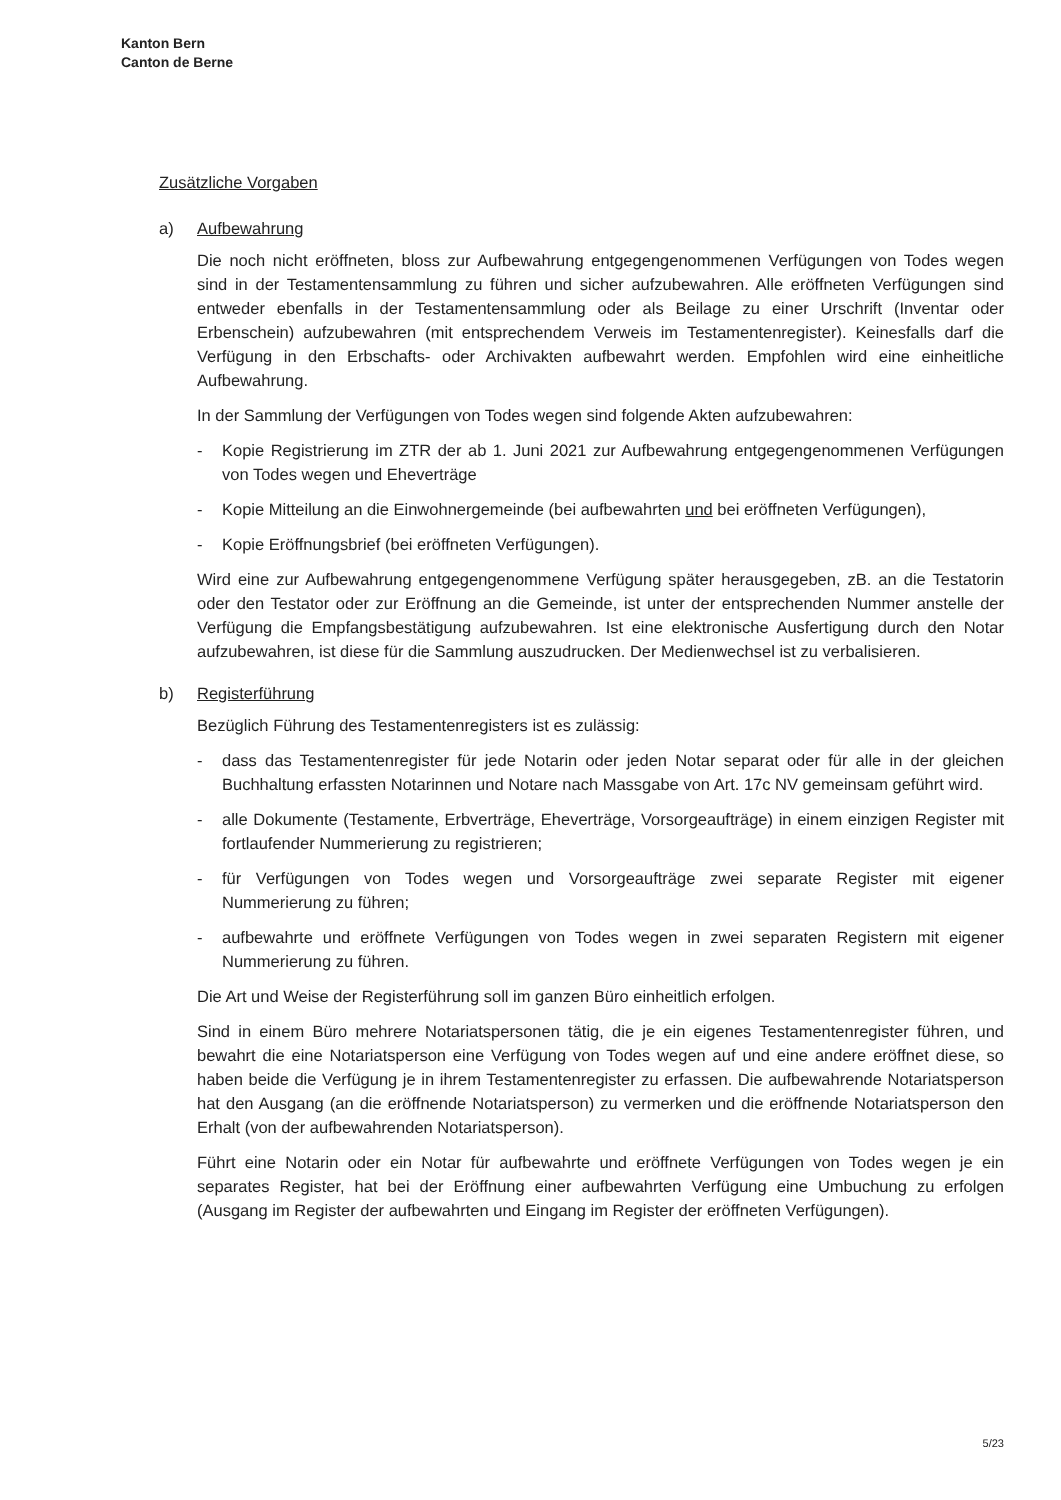Kanton Bern
Canton de Berne
Zusätzliche Vorgaben
a) Aufbewahrung
Die noch nicht eröffneten, bloss zur Aufbewahrung entgegengenommenen Verfügungen von Todes wegen sind in der Testamentensammlung zu führen und sicher aufzubewahren. Alle eröffneten Verfügungen sind entweder ebenfalls in der Testamentensammlung oder als Beilage zu einer Urschrift (Inventar oder Erbenschein) aufzubewahren (mit entsprechendem Verweis im Testamentenregister). Keinesfalls darf die Verfügung in den Erbschafts- oder Archivakten aufbewahrt werden. Empfohlen wird eine einheitliche Aufbewahrung.
In der Sammlung der Verfügungen von Todes wegen sind folgende Akten aufzubewahren:
- Kopie Registrierung im ZTR der ab 1. Juni 2021 zur Aufbewahrung entgegengenommenen Verfügungen von Todes wegen und Eheverträge
- Kopie Mitteilung an die Einwohnergemeinde (bei aufbewahrten und bei eröffneten Verfügungen),
- Kopie Eröffnungsbrief (bei eröffneten Verfügungen).
Wird eine zur Aufbewahrung entgegengenommene Verfügung später herausgegeben, zB. an die Testatorin oder den Testator oder zur Eröffnung an die Gemeinde, ist unter der entsprechenden Nummer anstelle der Verfügung die Empfangsbestätigung aufzubewahren. Ist eine elektronische Ausfertigung durch den Notar aufzubewahren, ist diese für die Sammlung auszudrucken. Der Medienwechsel ist zu verbalisieren.
b) Registerführung
Bezüglich Führung des Testamentenregisters ist es zulässig:
- dass das Testamentenregister für jede Notarin oder jeden Notar separat oder für alle in der gleichen Buchhaltung erfassten Notarinnen und Notare nach Massgabe von Art. 17c NV gemeinsam geführt wird.
- alle Dokumente (Testamente, Erbverträge, Eheverträge, Vorsorgeaufträge) in einem einzigen Register mit fortlaufender Nummerierung zu registrieren;
- für Verfügungen von Todes wegen und Vorsorgeaufträge zwei separate Register mit eigener Nummerierung zu führen;
- aufbewahrte und eröffnete Verfügungen von Todes wegen in zwei separaten Registern mit eigener Nummerierung zu führen.
Die Art und Weise der Registerführung soll im ganzen Büro einheitlich erfolgen.
Sind in einem Büro mehrere Notariatspersonen tätig, die je ein eigenes Testamentenregister führen, und bewahrt die eine Notariatsperson eine Verfügung von Todes wegen auf und eine andere eröffnet diese, so haben beide die Verfügung je in ihrem Testamentenregister zu erfassen. Die aufbewahrende Notariatsperson hat den Ausgang (an die eröffnende Notariatsperson) zu vermerken und die eröffnende Notariatsperson den Erhalt (von der aufbewahrenden Notariatsperson).
Führt eine Notarin oder ein Notar für aufbewahrte und eröffnete Verfügungen von Todes wegen je ein separates Register, hat bei der Eröffnung einer aufbewahrten Verfügung eine Umbuchung zu erfolgen (Ausgang im Register der aufbewahrten und Eingang im Register der eröffneten Verfügungen).
5/23